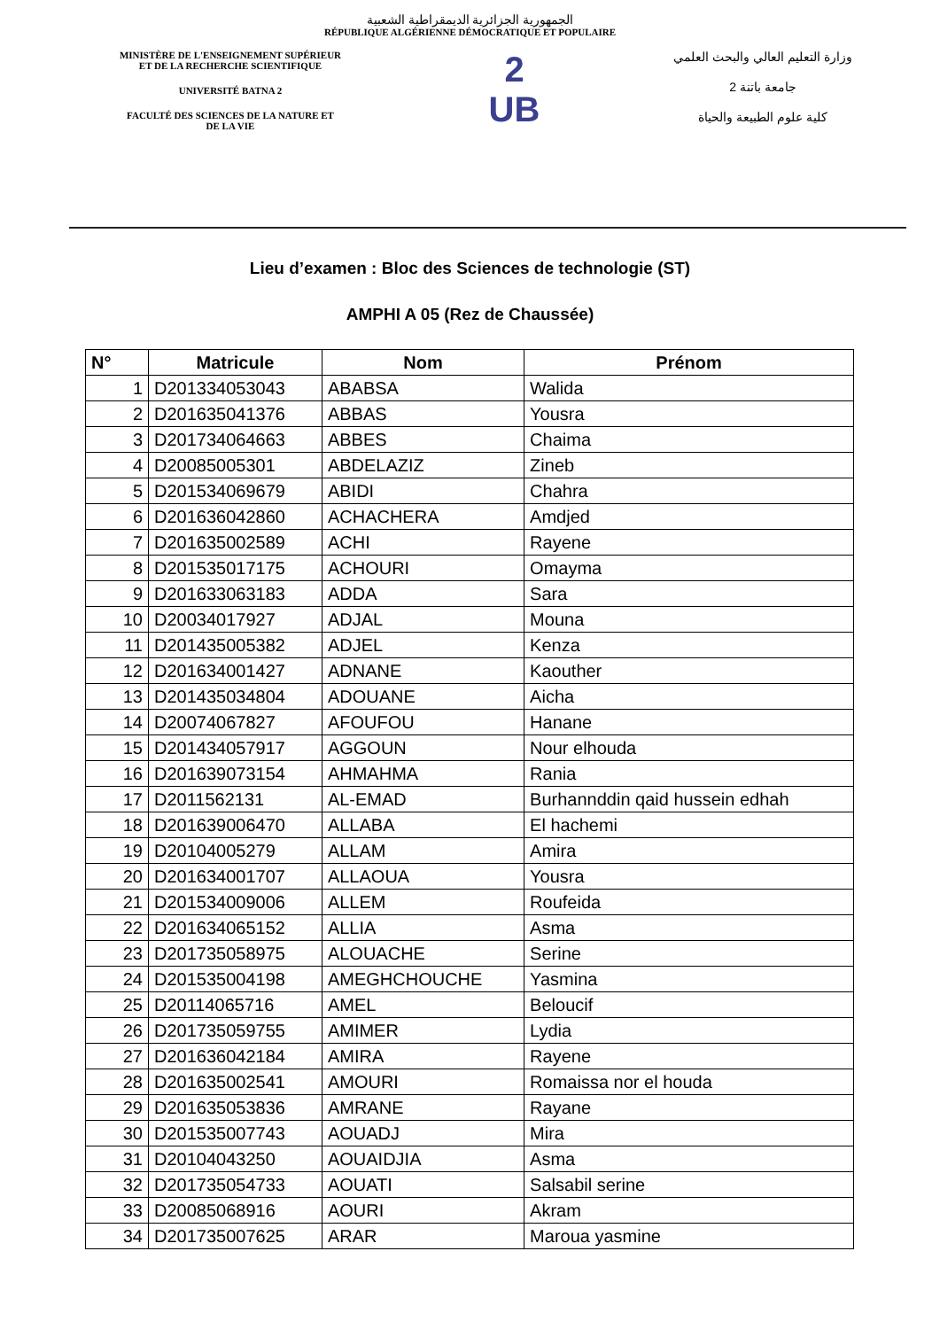الجمهورية الجزائرية الديمقراطية الشعبية
RÉPUBLIQUE ALGÉRIENNE DÉMOCRATIQUE ET POPULAIRE
MINISTÈRE DE L'ENSEIGNEMENT SUPÉRIEUR
ET DE LA RECHERCHE SCIENTIFIQUE
UNIVERSITÉ BATNA 2
FACULTÉ DES SCIENCES DE LA NATURE ET
DE LA VIE
2
UB
وزارة التعليم العالي والبحث العلمي
جامعة باتنة 2
كلية علوم الطبيعة والحياة
Lieu d’examen : Bloc des Sciences de technologie (ST)
AMPHI A 05 (Rez de Chaussée)
| N° | Matricule | Nom | Prénom |
| --- | --- | --- | --- |
| 1 | D201334053043 | ABABSA | Walida |
| 2 | D201635041376 | ABBAS | Yousra |
| 3 | D201734064663 | ABBES | Chaima |
| 4 | D20085005301 | ABDELAZIZ | Zineb |
| 5 | D201534069679 | ABIDI | Chahra |
| 6 | D201636042860 | ACHACHERA | Amdjed |
| 7 | D201635002589 | ACHI | Rayene |
| 8 | D201535017175 | ACHOURI | Omayma |
| 9 | D201633063183 | ADDA | Sara |
| 10 | D20034017927 | ADJAL | Mouna |
| 11 | D201435005382 | ADJEL | Kenza |
| 12 | D201634001427 | ADNANE | Kaouther |
| 13 | D201435034804 | ADOUANE | Aicha |
| 14 | D20074067827 | AFOUFOU | Hanane |
| 15 | D201434057917 | AGGOUN | Nour elhouda |
| 16 | D201639073154 | AHMAHMA | Rania |
| 17 | D2011562131 | AL-EMAD | Burhannddin qaid hussein edhah |
| 18 | D201639006470 | ALLABA | El hachemi |
| 19 | D20104005279 | ALLAM | Amira |
| 20 | D201634001707 | ALLAOUA | Yousra |
| 21 | D201534009006 | ALLEM | Roufeida |
| 22 | D201634065152 | ALLIA | Asma |
| 23 | D201735058975 | ALOUACHE | Serine |
| 24 | D201535004198 | AMEGHCHOUCHE | Yasmina |
| 25 | D20114065716 | AMEL | Beloucif |
| 26 | D201735059755 | AMIMER | Lydia |
| 27 | D201636042184 | AMIRA | Rayene |
| 28 | D201635002541 | AMOURI | Romaissa nor el houda |
| 29 | D201635053836 | AMRANE | Rayane |
| 30 | D201535007743 | AOUADJ | Mira |
| 31 | D20104043250 | AOUAIDJIA | Asma |
| 32 | D201735054733 | AOUATI | Salsabil serine |
| 33 | D20085068916 | AOURI | Akram |
| 34 | D201735007625 | ARAR | Maroua yasmine |